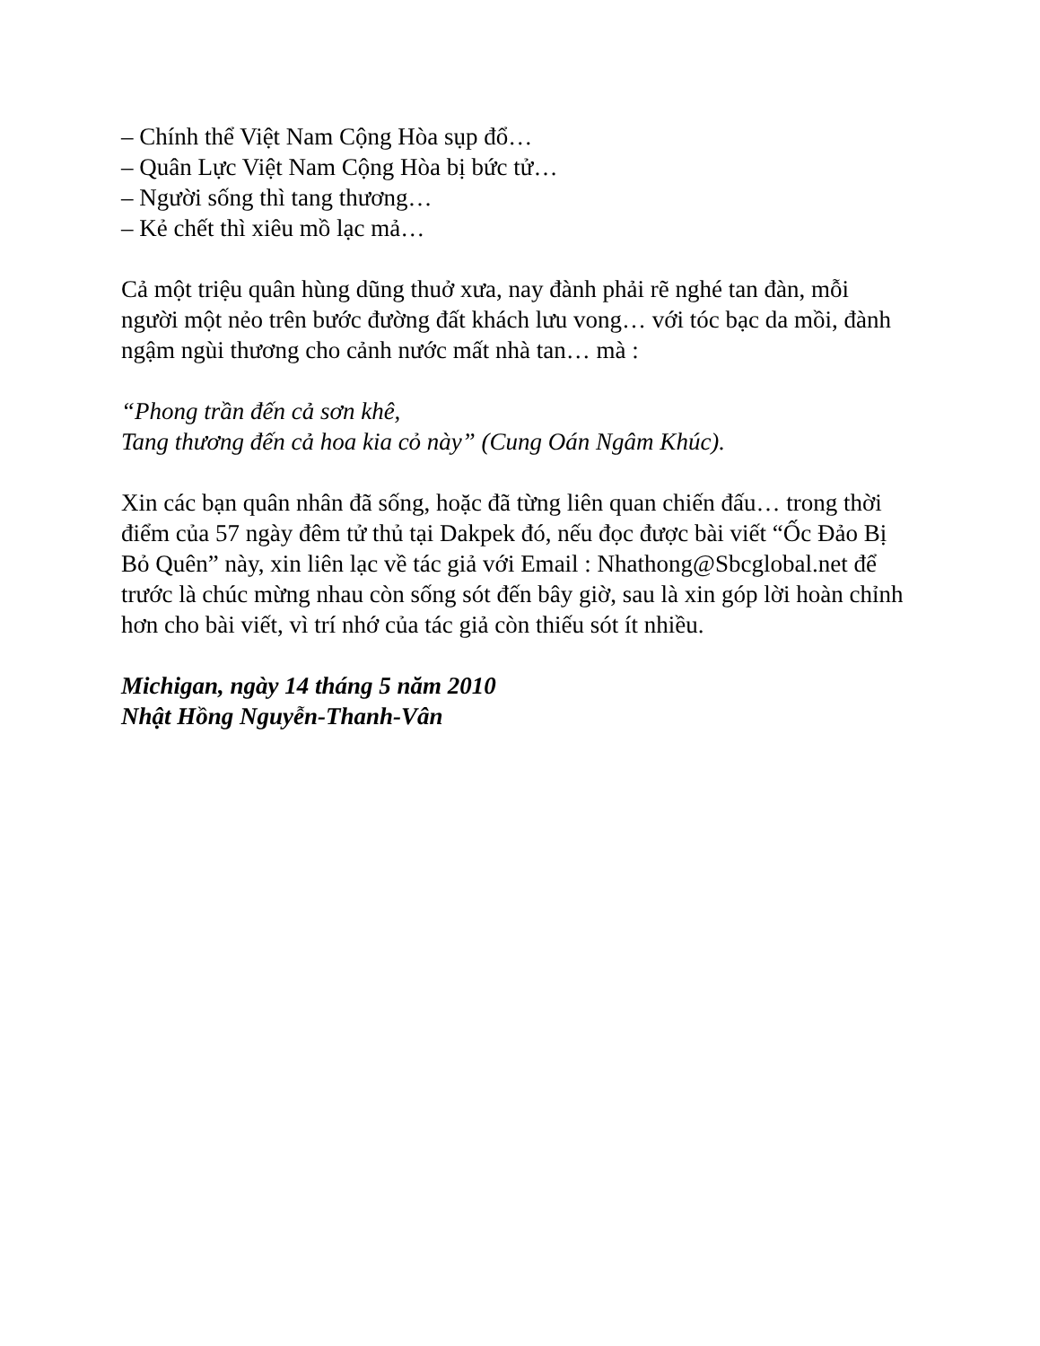– Chính thể Việt Nam Cộng Hòa sụp đổ…
– Quân Lực Việt Nam Cộng Hòa bị bức tử…
– Người sống thì tang thương…
– Kẻ chết thì xiêu mồ lạc mả…
Cả một triệu quân hùng dũng thuở xưa, nay đành phải rẽ nghé tan đàn, mỗi người một nẻo trên bước đường đất khách lưu vong… với tóc bạc da mồi, đành ngậm ngùi thương cho cảnh nước mất nhà tan… mà :
“Phong trần đến cả sơn khê,
Tang thương đến cả hoa kia cỏ này” (Cung Oán Ngâm Khúc).
Xin các bạn quân nhân đã sống, hoặc đã từng liên quan chiến đấu… trong thời điểm của 57 ngày đêm tử thủ tại Dakpek đó, nếu đọc được bài viết “Ốc Đảo Bị Bỏ Quên” này, xin liên lạc về tác giả với Email : Nhathong@Sbcglobal.net để trước là chúc mừng nhau còn sống sót đến bây giờ, sau là xin góp lời hoàn chỉnh hơn cho bài viết, vì trí nhớ của tác giả còn thiếu sót ít nhiều.
Michigan, ngày 14 tháng 5 năm 2010
Nhật Hồng Nguyễn-Thanh-Vân